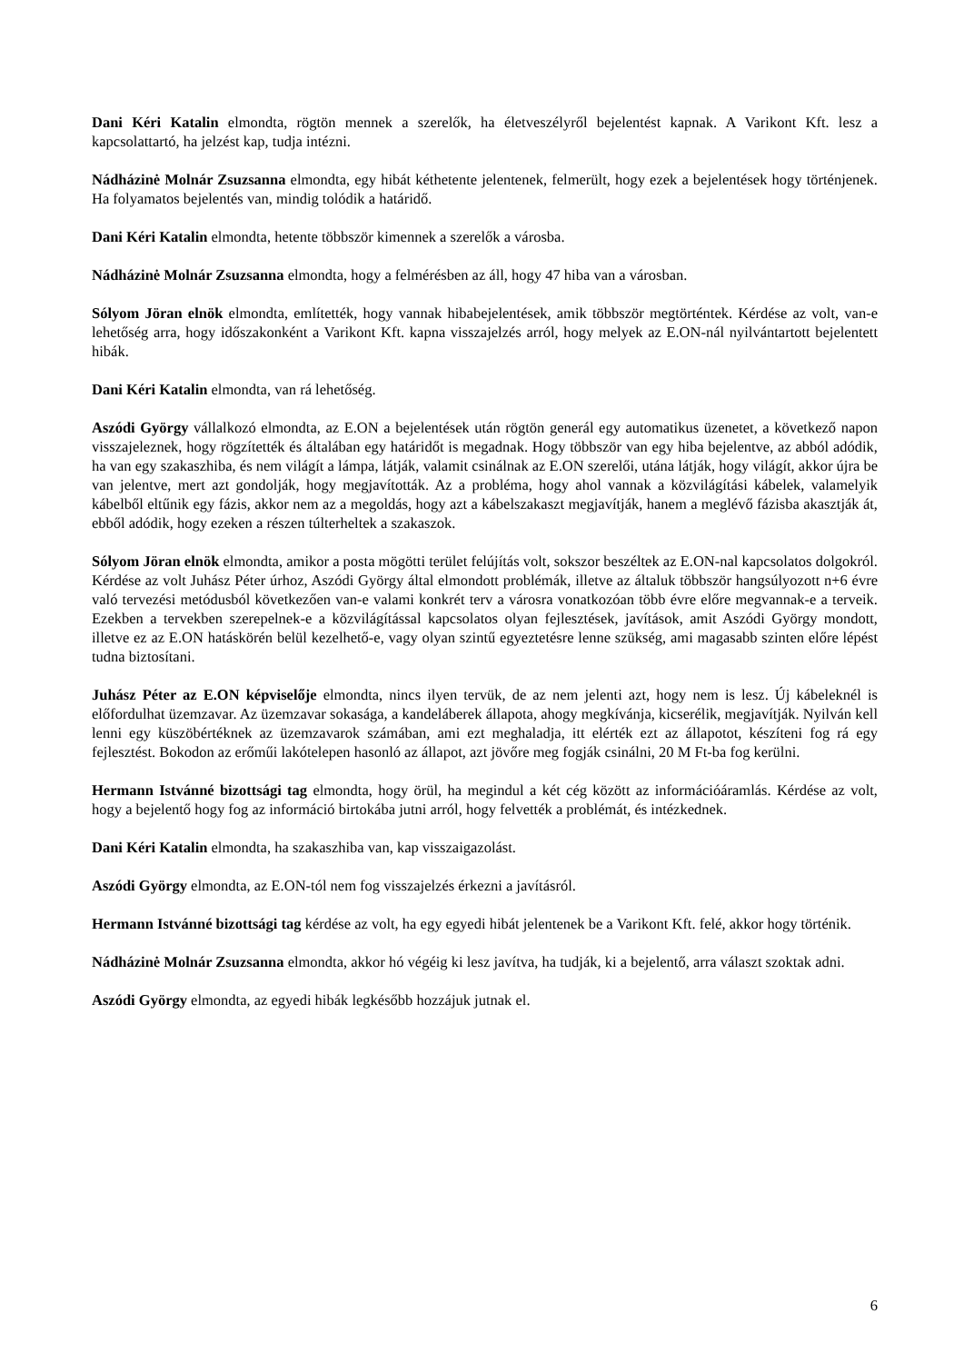Dani Kéri Katalin elmondta, rögtön mennek a szerelők, ha életveszélyről bejelentést kapnak. A Varikont Kft. lesz a kapcsolattartó, ha jelzést kap, tudja intézni.
Nádházinė Molnár Zsuzsanna elmondta, egy hibát kéthetente jelentenek, felmerült, hogy ezek a bejelentések hogy történjenek. Ha folyamatos bejelentés van, mindig tolódik a határidő.
Dani Kéri Katalin elmondta, hetente többször kimennek a szerelők a városba.
Nádházinė Molnár Zsuzsanna elmondta, hogy a felmérésben az áll, hogy 47 hiba van a városban.
Sólyom Jöran elnök elmondta, említették, hogy vannak hibabejelentések, amik többször megtörténtek. Kérdése az volt, van-e lehetőség arra, hogy időszakonként a Varikont Kft. kapna visszajelzés arról, hogy melyek az E.ON-nál nyilvántartott bejelentett hibák.
Dani Kéri Katalin elmondta, van rá lehetőség.
Aszódi György vállalkozó elmondta, az E.ON a bejelentések után rögtön generál egy automatikus üzenetet, a következő napon visszajeleznek, hogy rögzítették és általában egy határidőt is megadnak. Hogy többször van egy hiba bejelentve, az abból adódik, ha van egy szakaszhiba, és nem világít a lámpa, látják, valamit csinálnak az E.ON szerelői, utána látják, hogy világít, akkor újra be van jelentve, mert azt gondolják, hogy megjavították. Az a probléma, hogy ahol vannak a közvilágítási kábelek, valamelyik kábelből eltűnik egy fázis, akkor nem az a megoldás, hogy azt a kábelszakaszt megjavítják, hanem a meglévő fázisba akasztják át, ebből adódik, hogy ezeken a részen túlterheltek a szakaszok.
Sólyom Jöran elnök elmondta, amikor a posta mögötti terület felújítás volt, sokszor beszéltek az E.ON-nal kapcsolatos dolgokról. Kérdése az volt Juhász Péter úrhoz, Aszódi György által elmondott problémák, illetve az általuk többször hangsúlyozott n+6 évre való tervezési metódusból következően van-e valami konkrét terv a városra vonatkozóan több évre előre megvannak-e a terveik. Ezekben a tervekben szerepelnek-e a közvilágítással kapcsolatos olyan fejlesztések, javítások, amit Aszódi György mondott, illetve ez az E.ON hatáskörén belül kezelhető-e, vagy olyan szintű egyeztetésre lenne szükség, ami magasabb szinten előre lépést tudna biztosítani.
Juhász Péter az E.ON képviselője elmondta, nincs ilyen tervük, de az nem jelenti azt, hogy nem is lesz. Új kábeleknél is előfordulhat üzemzavar. Az üzemzavar sokasága, a kandeláberek állapota, ahogy megkívánja, kicserélik, megjavítják. Nyilván kell lenni egy küszöbértéknek az üzemzavarok számában, ami ezt meghaladja, itt elérték ezt az állapotot, készíteni fog rá egy fejlesztést. Bokodon az erőműi lakótelepen hasonló az állapot, azt jövőre meg fogják csinálni, 20 M Ft-ba fog kerülni.
Hermann Istvánné bizottsági tag elmondta, hogy örül, ha megindul a két cég között az információáramlás. Kérdése az volt, hogy a bejelentő hogy fog az információ birtokába jutni arról, hogy felvették a problémát, és intézkednek.
Dani Kéri Katalin elmondta, ha szakaszhiba van, kap visszaigazolást.
Aszódi György elmondta, az E.ON-tól nem fog visszajelzés érkezni a javításról.
Hermann Istvánné bizottsági tag kérdése az volt, ha egy egyedi hibát jelentenek be a Varikont Kft. felé, akkor hogy történik.
Nádházinė Molnár Zsuzsanna elmondta, akkor hó végéig ki lesz javítva, ha tudják, ki a bejelentő, arra választ szoktak adni.
Aszódi György elmondta, az egyedi hibák legkésőbb hozzájuk jutnak el.
6